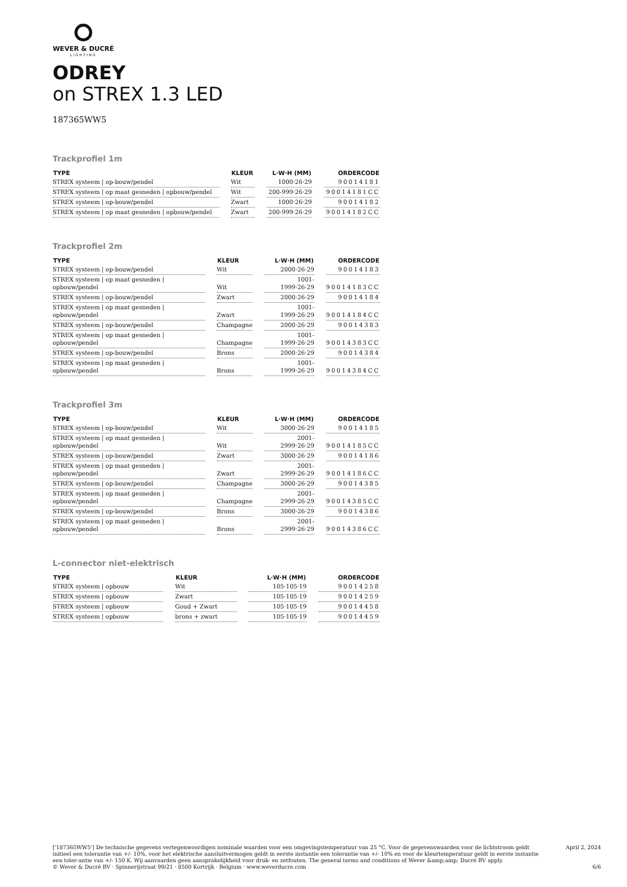WEVER & DUCRÉ
LIGHTING
ODREY
on STREX 1.3 LED
187365WW5
Trackprofiel 1m
| TYPE | KLEUR | L·W·H (MM) | ORDERCODE |
| --- | --- | --- | --- |
| STREX systeem / op-bouw/pendel | Wit | 1000·26·29 | 90014181 |
| STREX systeem / op maat gesneden / opbouw/pendel | Wit | 200-999·26·29 | 90014181CC |
| STREX systeem / op-bouw/pendel | Zwart | 1000·26·29 | 90014182 |
| STREX systeem / op maat gesneden / opbouw/pendel | Zwart | 200-999·26·29 | 90014182CC |
Trackprofiel 2m
| TYPE | KLEUR | L·W·H (MM) | ORDERCODE |
| --- | --- | --- | --- |
| STREX systeem / op-bouw/pendel | Wit | 2000·26·29 | 90014183 |
| STREX systeem / op maat gesneden / opbouw/pendel | Wit | 1001-1999·26·29 | 90014183CC |
| STREX systeem / op-bouw/pendel | Zwart | 2000·26·29 | 90014184 |
| STREX systeem / op maat gesneden / opbouw/pendel | Zwart | 1001-1999·26·29 | 90014184CC |
| STREX systeem / op-bouw/pendel | Champagne | 2000·26·29 | 90014383 |
| STREX systeem / op maat gesneden / opbouw/pendel | Champagne | 1001-1999·26·29 | 90014383CC |
| STREX systeem / op-bouw/pendel | Brons | 2000·26·29 | 90014384 |
| STREX systeem / op maat gesneden / opbouw/pendel | Brons | 1001-1999·26·29 | 90014384CC |
Trackprofiel 3m
| TYPE | KLEUR | L·W·H (MM) | ORDERCODE |
| --- | --- | --- | --- |
| STREX systeem / op-bouw/pendel | Wit | 3000·26·29 | 90014185 |
| STREX systeem / op maat gesneden / opbouw/pendel | Wit | 2001-2999·26·29 | 90014185CC |
| STREX systeem / op-bouw/pendel | Zwart | 3000·26·29 | 90014186 |
| STREX systeem / op maat gesneden / opbouw/pendel | Zwart | 2001-2999·26·29 | 90014186CC |
| STREX systeem / op-bouw/pendel | Champagne | 3000·26·29 | 90014385 |
| STREX systeem / op maat gesneden / opbouw/pendel | Champagne | 2001-2999·26·29 | 90014385CC |
| STREX systeem / op-bouw/pendel | Brons | 3000·26·29 | 90014386 |
| STREX systeem / op maat gesneden / opbouw/pendel | Brons | 2001-2999·26·29 | 90014386CC |
L-connector niet-elektrisch
| TYPE | KLEUR | L·W·H (MM) | ORDERCODE |
| --- | --- | --- | --- |
| STREX systeem / opbouw | Wit | 105·105·19 | 90014258 |
| STREX systeem / opbouw | Zwart | 105·105·19 | 90014259 |
| STREX systeem / opbouw | Goud + Zwart | 105·105·19 | 90014458 |
| STREX systeem / opbouw | brons + zwart | 105·105·19 | 90014459 |
['187365WW5'] De technische gegevens vertegenwoordigen nominale waarden voor een omgevingstemperatuur van 25 °C. Voor de gegevenswaarden voor de lichtstroom geldt initieel een tolerantie van +/- 10%, voor het elektrische aansluitvermogen geldt in eerste instantie een tolerantie van +/- 10% en voor de kleurtemperatuur geldt in eerste instantie een toler-antie van +/- 150 K. Wij aanvaarden geen aansprakelijkheid voor druk- en zetfouten. The general terms and conditions of Wever &amp;amp; Ducré BV apply.
© Wever & Ducré BV · Spinnerijstraat 99/21 · 8500 Kortrijk · Belgium · www.weverducre.com
April 2, 2024
6/6